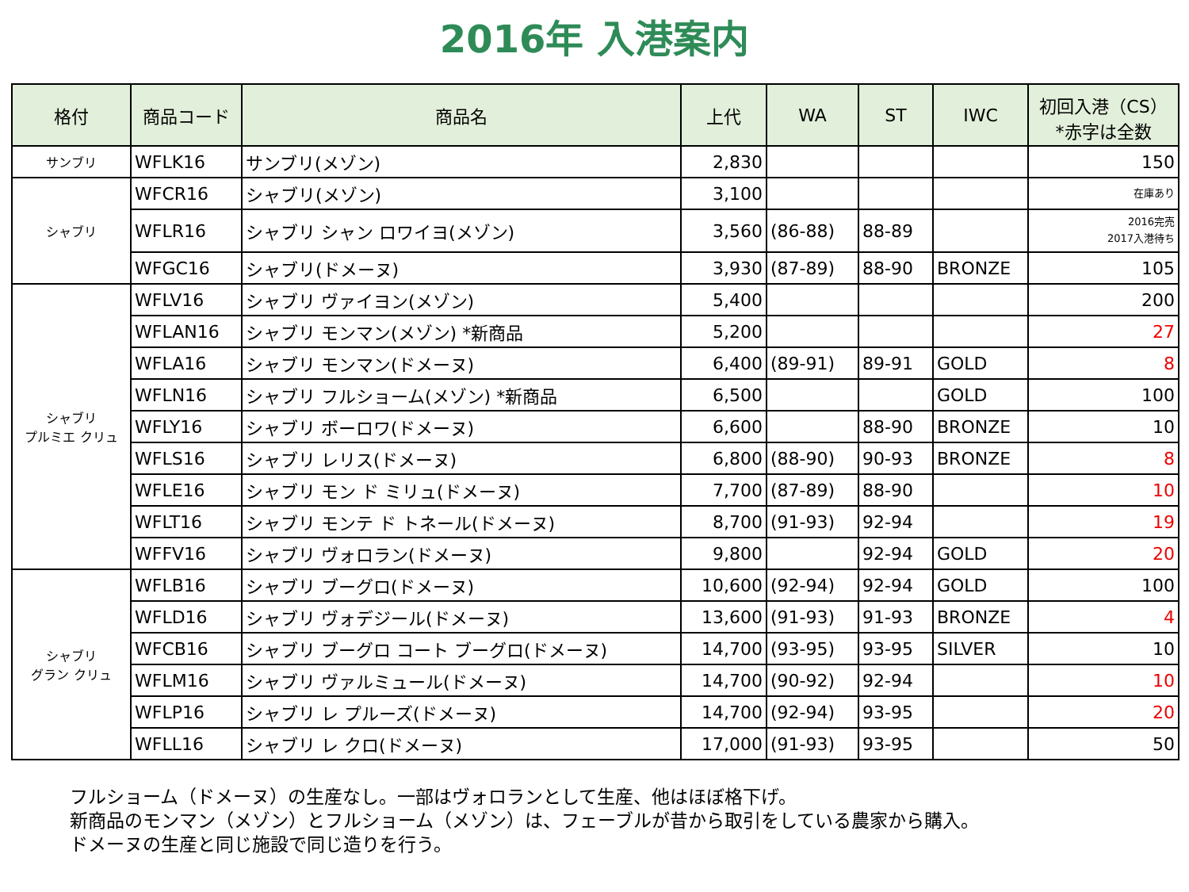2016年 入港案内
| 格付 | 商品コード | 商品名 | 上代 | WA | ST | IWC | 初回入港（CS） *赤字は全数 |
| --- | --- | --- | --- | --- | --- | --- | --- |
| サンブリ | WFLK16 | サンブリ(メゾン) | 2,830 | | | | 150 |
| シャブリ | WFCR16 | シャブリ(メゾン) | 3,100 | | | | 在庫あり |
| | WFLR16 | シャブリ シャン ロワイヨ(メゾン) | 3,560 | (86-88) | 88-89 | | 2016完売 2017入港待ち |
| | WFGC16 | シャブリ(ドメーヌ) | 3,930 | (87-89) | 88-90 | BRONZE | 105 |
| シャブリ プルミエ クリュ | WFLV16 | シャブリ ヴァイヨン(メゾン) | 5,400 | | | | 200 |
| | WFLAN16 | シャブリ モンマン(メゾン) *新商品 | 5,200 | | | | 27 |
| | WFLA16 | シャブリ モンマン(ドメーヌ) | 6,400 | (89-91) | 89-91 | GOLD | 8 |
| | WFLN16 | シャブリ フルショーム(メゾン) *新商品 | 6,500 | | | GOLD | 100 |
| | WFLY16 | シャブリ ボーロワ(ドメーヌ) | 6,600 | | 88-90 | BRONZE | 10 |
| | WFLS16 | シャブリ レリス(ドメーヌ) | 6,800 | (88-90) | 90-93 | BRONZE | 8 |
| | WFLE16 | シャブリ モン ド ミリュ(ドメーヌ) | 7,700 | (87-89) | 88-90 | | 10 |
| | WFLT16 | シャブリ モンテ ド トネール(ドメーヌ) | 8,700 | (91-93) | 92-94 | | 19 |
| | WFFV16 | シャブリ ヴォロラン(ドメーヌ) | 9,800 | | 92-94 | GOLD | 20 |
| シャブリ グラン クリュ | WFLB16 | シャブリ ブーグロ(ドメーヌ) | 10,600 | (92-94) | 92-94 | GOLD | 100 |
| | WFLD16 | シャブリ ヴォデジール(ドメーヌ) | 13,600 | (91-93) | 91-93 | BRONZE | 4 |
| | WFCB16 | シャブリ ブーグロ コート ブーグロ(ドメーヌ) | 14,700 | (93-95) | 93-95 | SILVER | 10 |
| | WFLM16 | シャブリ ヴァルミュール(ドメーヌ) | 14,700 | (90-92) | 92-94 | | 10 |
| | WFLP16 | シャブリ レ プルーズ(ドメーヌ) | 14,700 | (92-94) | 93-95 | | 20 |
| | WFLL16 | シャブリ レ クロ(ドメーヌ) | 17,000 | (91-93) | 93-95 | | 50 |
フルショーム（ドメーヌ）の生産なし。一部はヴォロランとして生産、他はほぼ格下げ。
新商品のモンマン（メゾン）とフルショーム（メゾン）は、フェーブルが昔から取引をしている農家から購入。
ドメーヌの生産と同じ施設で同じ造りを行う。